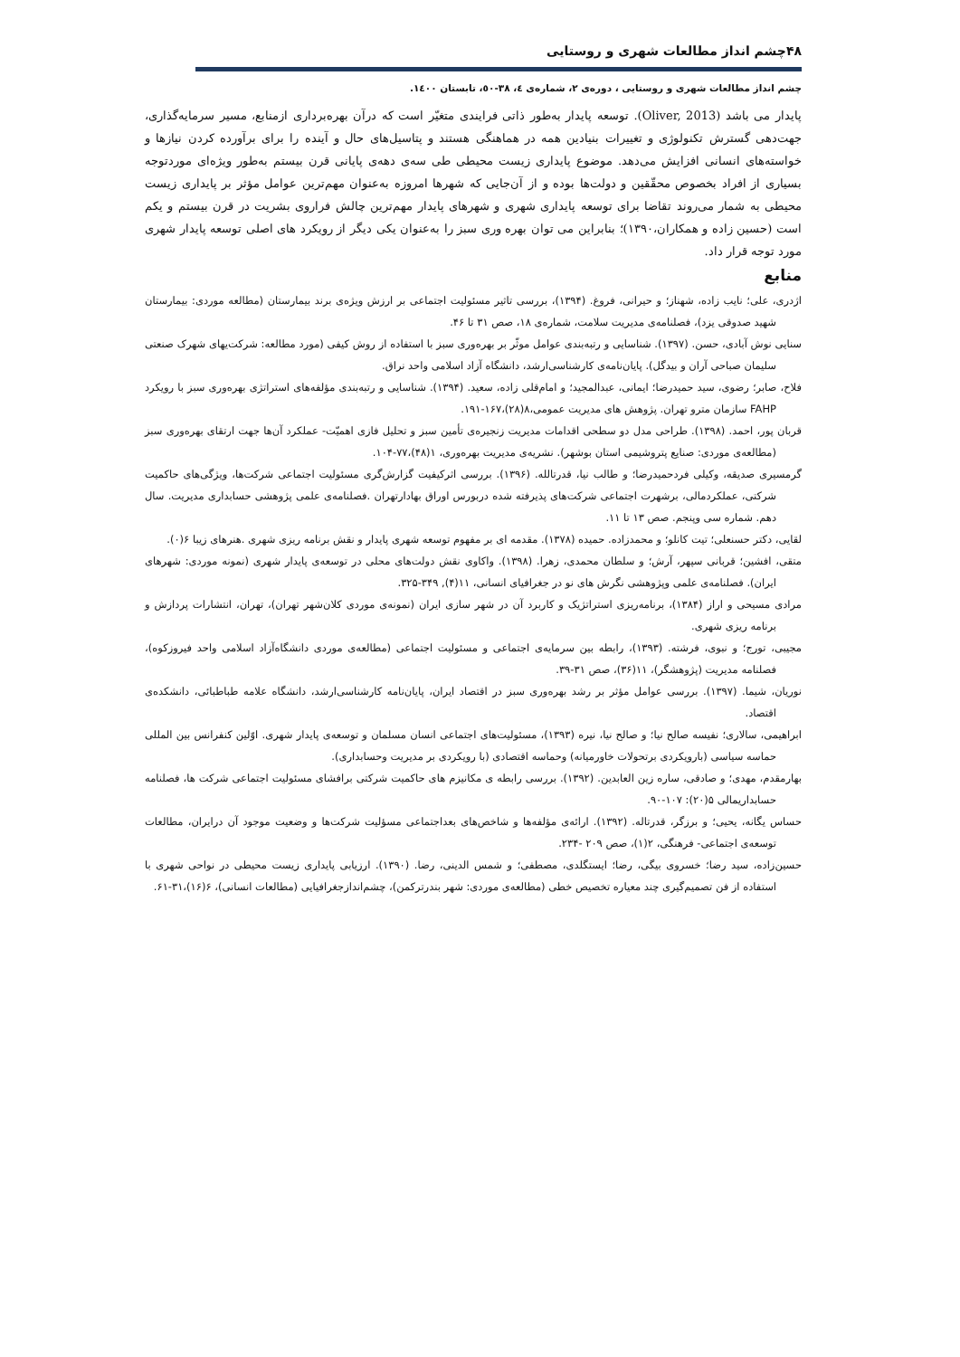۴۸چشم انداز مطالعات شهری و روستایی
چشم انداز مطالعات شهری و روستایی ، دوره‌ی ۲، شماره‌ی ٤، ۳۸-٥٠، تابستان ۱٤٠٠.
پایدار می باشد (Oliver, 2013). توسعه پایدار به‌طور ذاتی فرایندی متغیّر است که درآن بهره‌برداری ازمنابع، مسیر سرمایه‌گذاری، جهت‌دهی گسترش تکنولوژی و تغییرات بنیادین همه در هماهنگی هستند و پتاسیل‌های حال و آینده را برای برآورده کردن نیازها و خواسته‌های انسانی افزایش می‌دهد. موضوع پایداری زیست محیطی طی سه‌ی دهه‌ی پایانی قرن بیستم به‌طور ویژه‌ای موردتوجه بسیاری از افراد بخصوص محقّقین و دولت‌ها بوده و از آن‌جایی که شهرها امروزه به‌عنوان مهم‌ترین عوامل مؤثر بر پایداری زیست محیطی به شمار می‌روند تقاضا برای توسعه پایداری شهری و شهرهای پایدار مهم‌ترین چالش فراروی بشریت در قرن بیستم و یکم است (حسین زاده و همکاران،۱۳۹۰)؛ بنابراین می توان بهره وری سبز را به‌عنوان یکی دیگر از رویکرد های اصلی توسعه پایدار شهری مورد توجه قرار داد.
منابع
اژدری، علی؛ نایب زاده، شهناز؛ و حیرانی، فروغ. (۱۳۹۴)، بررسی تاثیر مسئولیت اجتماعی بر ارزش ویژه‌ی برند بیمارستان (مطالعه موردی: بیمارستان شهید صدوقی یزد)، فصلنامه‌ی مدیریت سلامت، شماره‌ی ۱۸، صص ۳۱ تا ۴۶.
سنایی نوش آبادی، حسن. (۱۳۹۷). شناسایی و رتبه‌بندی عوامل موثّر بر بهره‌وری سبز با استفاده از روش کیفی (مورد مطالعه: شرکت‌یهای شهرک صنعتی سلیمان صباحی آران و بیدگل). پایان‌نامه‌ی کارشناسی‌ارشد، دانشگاه آزاد اسلامی واحد نراق.
فلاح، صابر؛ رضوی، سید حمیدرضا؛ ایمانی، عبدالمجید؛ و امام‌قلی زاده، سعید. (۱۳۹۴). شناسایی و رتبه‌بندی مؤلفه‌های استراتژی بهره‌وری سبز با رویکرد FAHP سازمان مترو تهران. پژوهش های مدیریت عمومی،۸(۲۸)،۱۶۷-۱۹۱.
قربان پور، احمد. (۱۳۹۸). طراحی مدل دو سطحی اقدامات مدیریت زنجیره‌ی تأمین سبز و تحلیل فازی اهمیّت- عملکرد آن‌ها جهت ارتقای بهره‌وری سبز (مطالعه‌ی موردی: صنایع پتروشیمی استان بوشهر). نشریه‌ی مدیریت بهره‌وری، ۱(۴۸)،۷۷-۱۰۴.
گرمسیری صدیقه، وکیلی فردحمیدرضا؛ و طالب نیا، قدرتالله. (۱۳۹۶). بررسی اثرکیفیت گزارش‌گری مسئولیت اجتماعی شرکت‌ها، ویژگی‌های حاکمیت شرکتی، عملکردمالی، برشهرت اجتماعی شرکت‌های پذیرفته شده دربورس اوراق بهادارتهران .فصلنامه‌ی علمی پژوهشی حسابداری مدیریت. سال دهم. شماره سی وپنجم. صص ۱۳ تا ۱۱.
لقایی، دکتر حسنعلی؛ تیت کانلو؛ و محمدزاده. حمیده (۱۳۷۸). مقدمه ای بر مفهوم توسعه شهری پایدار و نقش برنامه ریزی شهری .هنرهای زیبا ۶(۰).
متقی، افشین؛ قربانی سپهر، آرش؛ و سلطان محمدی، زهرا. (۱۳۹۸). واکاوی نقش دولت‌های محلی در توسعه‌ی پایدار شهری (نمونه موردی: شهرهای ایران). فصلنامه‌ی علمی وپژوهشی نگرش های نو در جغرافیای انسانی، ۱۱(۴), ۳۴۹-۳۲۵.
مرادی مسیحی و اراز (۱۳۸۴)، برنامه‌ریزی استراتژیک و کاربرد آن در شهر سازی ایران (نمونه‌ی موردی کلان‌شهر تهران)، تهران، انتشارات پردازش و برنامه ریزی شهری.
مجیبی، تورج؛ و نبوی، فرشته. (۱۳۹۳)، رابطه بین سرمایه‌ی اجتماعی و مسئولیت اجتماعی (مطالعه‌ی موردی دانشگاه‌آزاد اسلامی واحد فیروزکوه)، فصلنامه مدیریت (پژوهشگر)، ۱۱(۳۶)، صص ۳۱-۳۹.
نوریان، شیما. (۱۳۹۷). بررسی عوامل مؤثر بر رشد بهره‌وری سبز در اقتصاد ایران، پایان‌نامه کارشناسی‌ارشد، دانشگاه علامه طباطبائی، دانشکده‌ی اقتصاد.
ابراهیمی، سالاری؛ نفیسه صالح نیا؛ و صالح نیا، نیره (۱۳۹۳)، مسئولیت‌های اجتماعی انسان مسلمان و توسعه‌ی پایدار شهری. اوّلین کنفرانس بین المللی حماسه سیاسی (بارویکردی برتحولات خاورمیانه) وحماسه اقتصادی (با رویکردی بر مدیریت وحسابداری).
بهارمقدم، مهدی؛ و صادقی، ساره زین العابدین. (۱۳۹۲). بررسی رابطه ی مکانیزم های حاکمیت شرکتی برافشای مسئولیت اجتماعی شرکت ها، فصلنامه حسابداریمالی ۵(۲۰): ۱۰۷-۹۰.
حساس یگانه، یحیی؛ و برزگر، قدرتاله. (۱۳۹۲). ارائه‌ی مؤلفه‌ها و شاخص‌های بعداجتماعی مسؤلیت شرکت‌ها و وضعیت موجود آن درایران، مطالعات توسعه‌ی اجتماعی- فرهنگی، ۲(۱)، صص ۲۰۹ -۲۳۴.
حسین‌زاده، سید رضا؛ خسروی بیگی، رضا؛ ایستگلدی، مصطفی؛ و شمس الدینی، رضا. (۱۳۹۰). ارزیابی پایداری زیست محیطی در نواحی شهری با استفاده از فن تصمیم‌گیری چند معیاره تخصیص خطی (مطالعه‌ی موردی: شهر بندرترکمن)، چشم‌اندازجغرافیایی (مطالعات انسانی)، ۶(۱۶)،۳۱-۶۱.